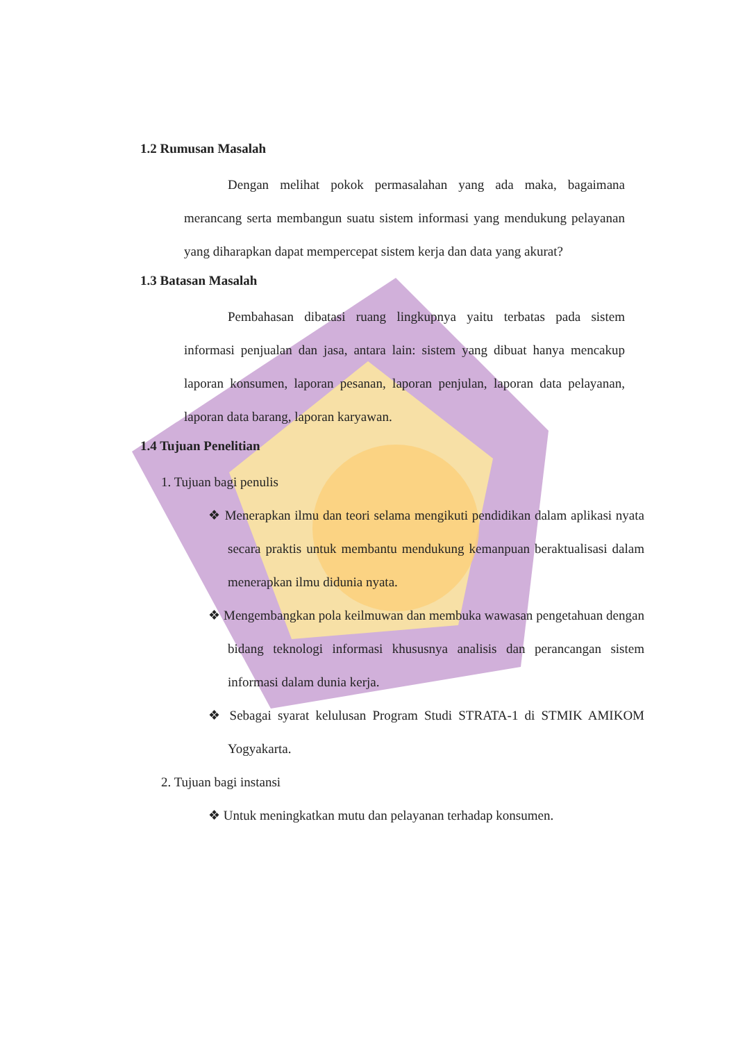1.2 Rumusan Masalah
Dengan melihat pokok permasalahan yang ada maka, bagaimana merancang serta membangun suatu sistem informasi yang mendukung pelayanan yang diharapkan dapat mempercepat sistem kerja dan data yang akurat?
1.3 Batasan Masalah
Pembahasan dibatasi ruang lingkupnya yaitu terbatas pada sistem informasi penjualan dan jasa, antara lain: sistem yang dibuat hanya mencakup laporan konsumen, laporan pesanan, laporan penjulan, laporan data pelayanan, laporan data barang, laporan karyawan.
1.4 Tujuan Penelitian
1. Tujuan bagi penulis
❖ Menerapkan ilmu dan teori selama mengikuti pendidikan dalam aplikasi nyata secara praktis untuk membantu mendukung kemanpuan beraktualisasi dalam menerapkan ilmu didunia nyata.
❖ Mengembangkan pola keilmuwan dan membuka wawasan pengetahuan dengan bidang teknologi informasi khususnya analisis dan perancangan sistem informasi dalam dunia kerja.
❖ Sebagai syarat kelulusan Program Studi STRATA-1 di STMIK AMIKOM Yogyakarta.
2. Tujuan bagi instansi
❖ Untuk meningkatkan mutu dan pelayanan terhadap konsumen.